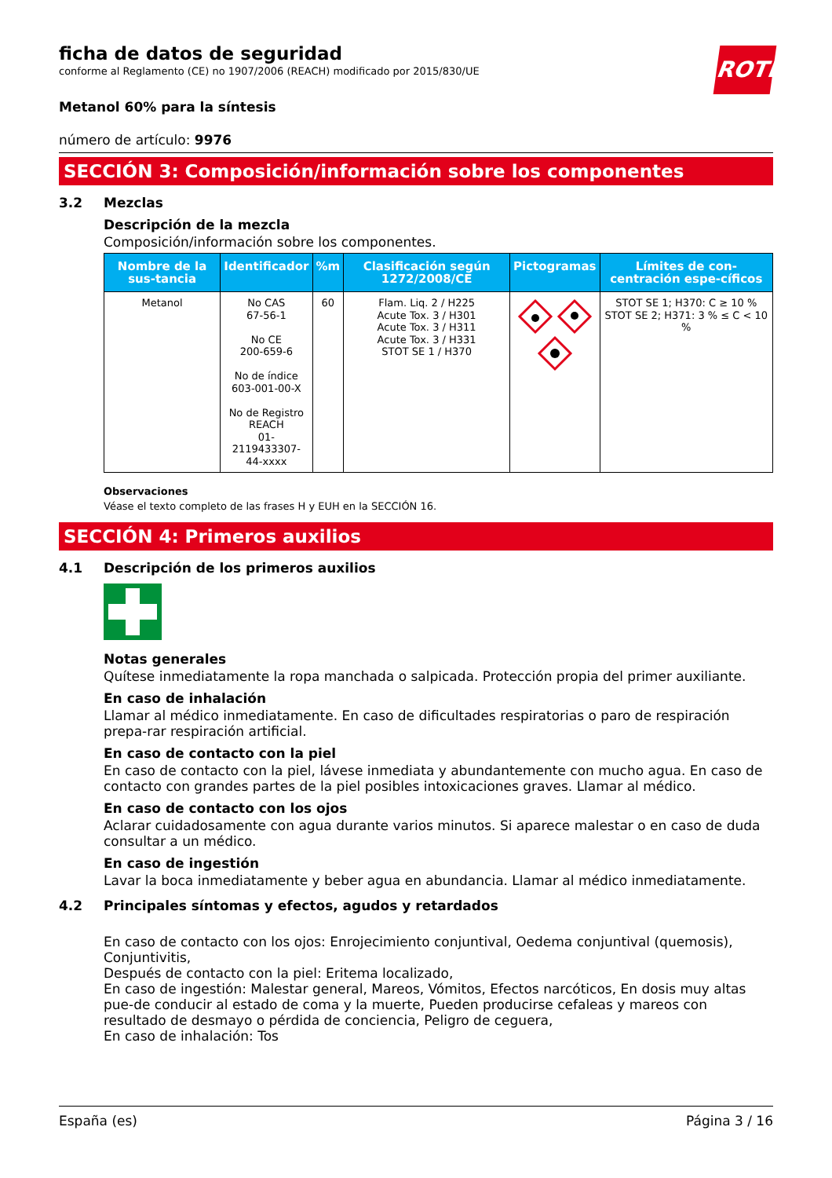ficha de datos de seguridad
conforme al Reglamento (CE) no 1907/2006 (REACH) modificado por 2015/830/UE
ROTH
Metanol 60% para la síntesis
número de artículo: 9976
SECCIÓN 3: Composición/información sobre los componentes
3.2 Mezclas
Descripción de la mezcla
Composición/información sobre los componentes.
| Nombre de la sus-tancia | Identificador | %m | Clasificación según 1272/2008/CE | Pictogramas | Límites de con-centración espe-cíficos |
| --- | --- | --- | --- | --- | --- |
| Metanol | No CAS 67-56-1 No CE 200-659-6 No de índice 603-001-00-X No de Registro REACH 01-2119433307- 44-xxxx | 60 | Flam. Liq. 2 / H225 Acute Tox. 3 / H301 Acute Tox. 3 / H311 Acute Tox. 3 / H331 STOT SE 1 / H370 | | STOT SE 1; H370: C ≥ 10 % STOT SE 2; H371: 3 % ≤ C < 10 % |
Observaciones
Véase el texto completo de las frases H y EUH en la SECCIÓN 16.
SECCIÓN 4: Primeros auxilios
4.1 Descripción de los primeros auxilios
Notas generales
Quítese inmediatamente la ropa manchada o salpicada. Protección propia del primer auxiliante.
En caso de inhalación
Llamar al médico inmediatamente. En caso de dificultades respiratorias o paro de respiración prepa-rar respiración artificial.
En caso de contacto con la piel
En caso de contacto con la piel, lávese inmediata y abundantemente con mucho agua. En caso de contacto con grandes partes de la piel posibles intoxicaciones graves. Llamar al médico.
En caso de contacto con los ojos
Aclarar cuidadosamente con agua durante varios minutos. Si aparece malestar o en caso de duda consultar a un médico.
En caso de ingestión
Lavar la boca inmediatamente y beber agua en abundancia. Llamar al médico inmediatamente.
4.2 Principales síntomas y efectos, agudos y retardados
En caso de contacto con los ojos: Enrojecimiento conjuntival, Oedema conjuntival (quemosis), Conjuntivitis,
Después de contacto con la piel: Eritema localizado,
En caso de ingestión: Malestar general, Mareos, Vómitos, Efectos narcóticos, En dosis muy altas pue-de conducir al estado de coma y la muerte, Pueden producirse cefaleas y mareos con resultado de desmayo o pérdida de conciencia, Peligro de ceguera,
En caso de inhalación: Tos
España (es) Página 3 / 16